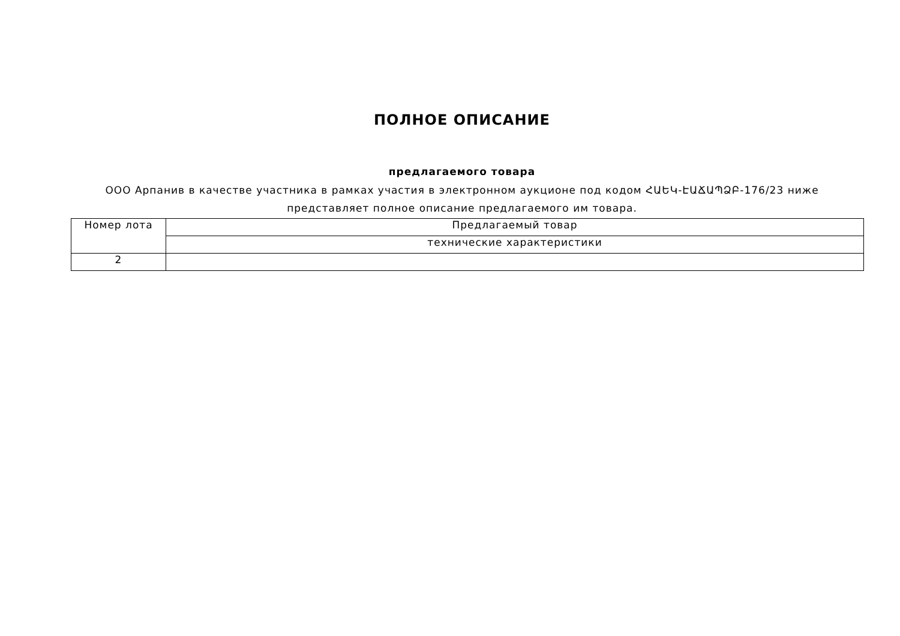ПОЛНОЕ ОПИСАНИЕ
предлагаемого товара
ООО Арпанив в качестве участника в рамках участия в электронном аукционе под кодом ՀԱԵԿ-ԷԱՃԱՊՁԲ-176/23 ниже представляет полное описание предлагаемого им товара.
| Номер лота | Предлагаемый товар |
| | технические характеристики |
| 2 | |